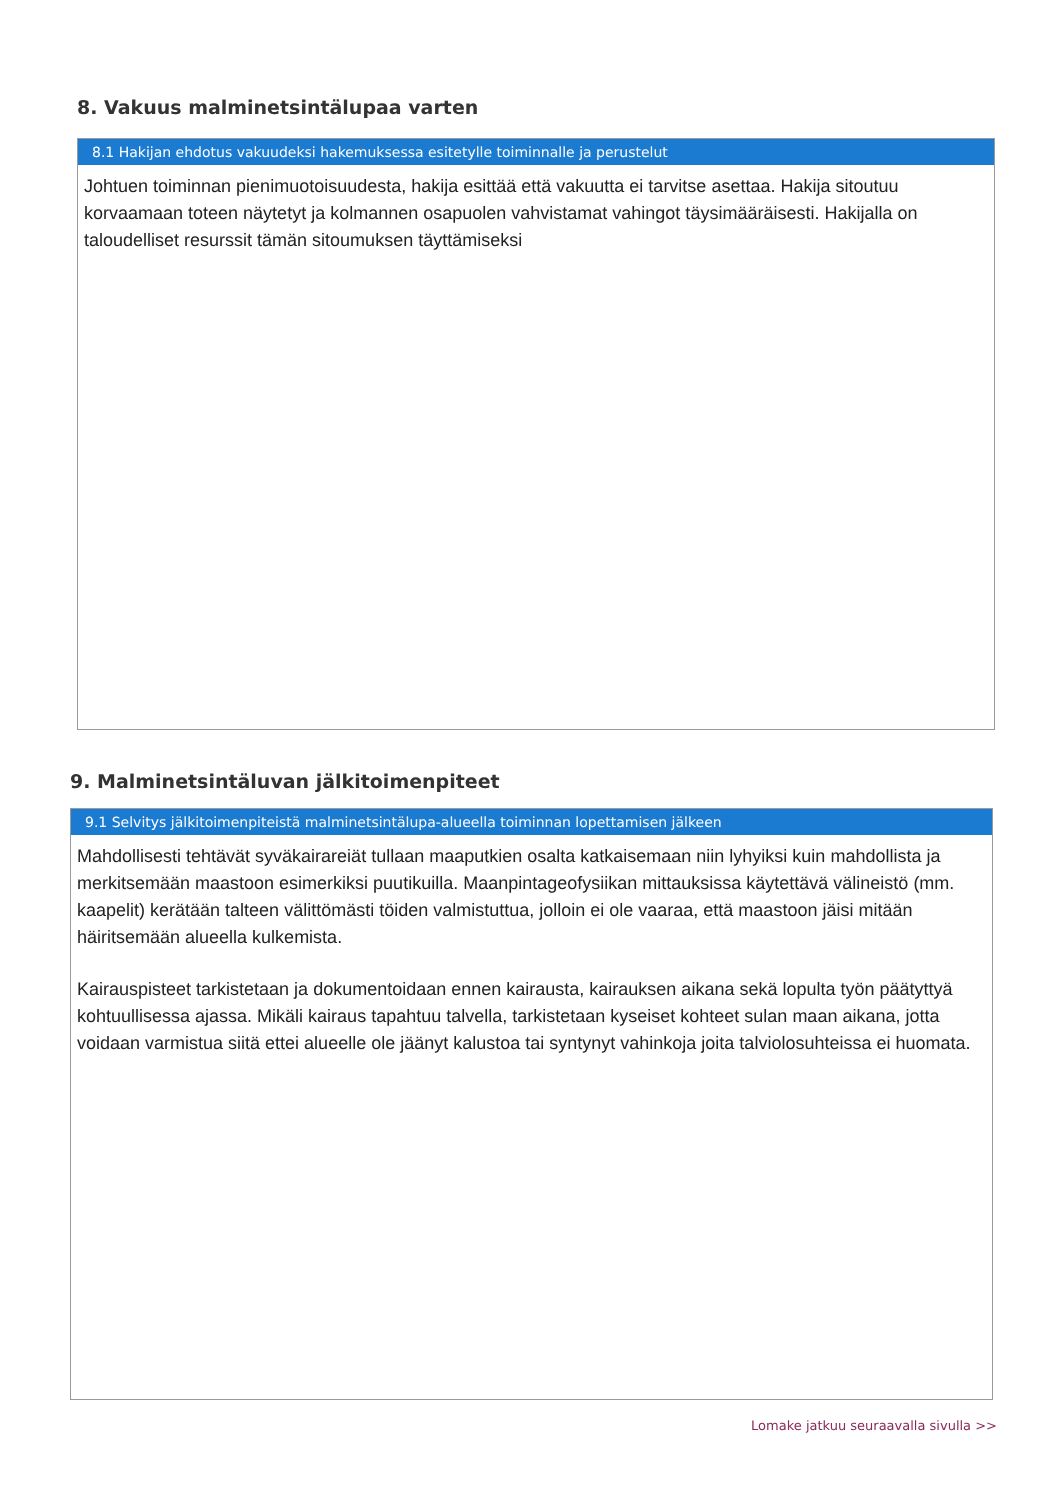8. Vakuus malminetsintälupaa varten
8.1 Hakijan ehdotus vakuudeksi hakemuksessa esitetylle toiminnalle ja perustelut
Johtuen toiminnan pienimuotoisuudesta, hakija esittää että vakuutta ei tarvitse asettaa. Hakija sitoutuu korvaamaan toteen näytetyt ja kolmannen osapuolen vahvistamat vahingot täysimääräisesti. Hakijalla on taloudelliset resurssit tämän sitoumuksen täyttämiseksi
9. Malminetsintäluvan jälkitoimenpiteet
9.1 Selvitys jälkitoimenpiteistä malminetsintälupa-alueella toiminnan lopettamisen jälkeen
Mahdollisesti tehtävät syväkairareiät tullaan maaputkien osalta katkaisemaan niin lyhyiksi kuin mahdollista ja merkitsemään maastoon esimerkiksi puutikuilla. Maanpintageofysiikan mittauksissa käytettävä välineistö (mm. kaapelit) kerätään talteen välittömästi töiden valmistuttua, jolloin ei ole vaaraa, että maastoon jäisi mitään häiritsemään alueella kulkemista.
Kairauspisteet tarkistetaan ja dokumentoidaan ennen kairausta, kairauksen aikana sekä lopulta työn päätyttyä kohtuullisessa ajassa. Mikäli kairaus tapahtuu talvella, tarkistetaan kyseiset kohteet sulan maan aikana, jotta voidaan varmistua siitä ettei alueelle ole jäänyt kalustoa tai syntynyt vahinkoja joita talviolosuhteissa ei huomata.
Lomake jatkuu seuraavalla sivulla >>